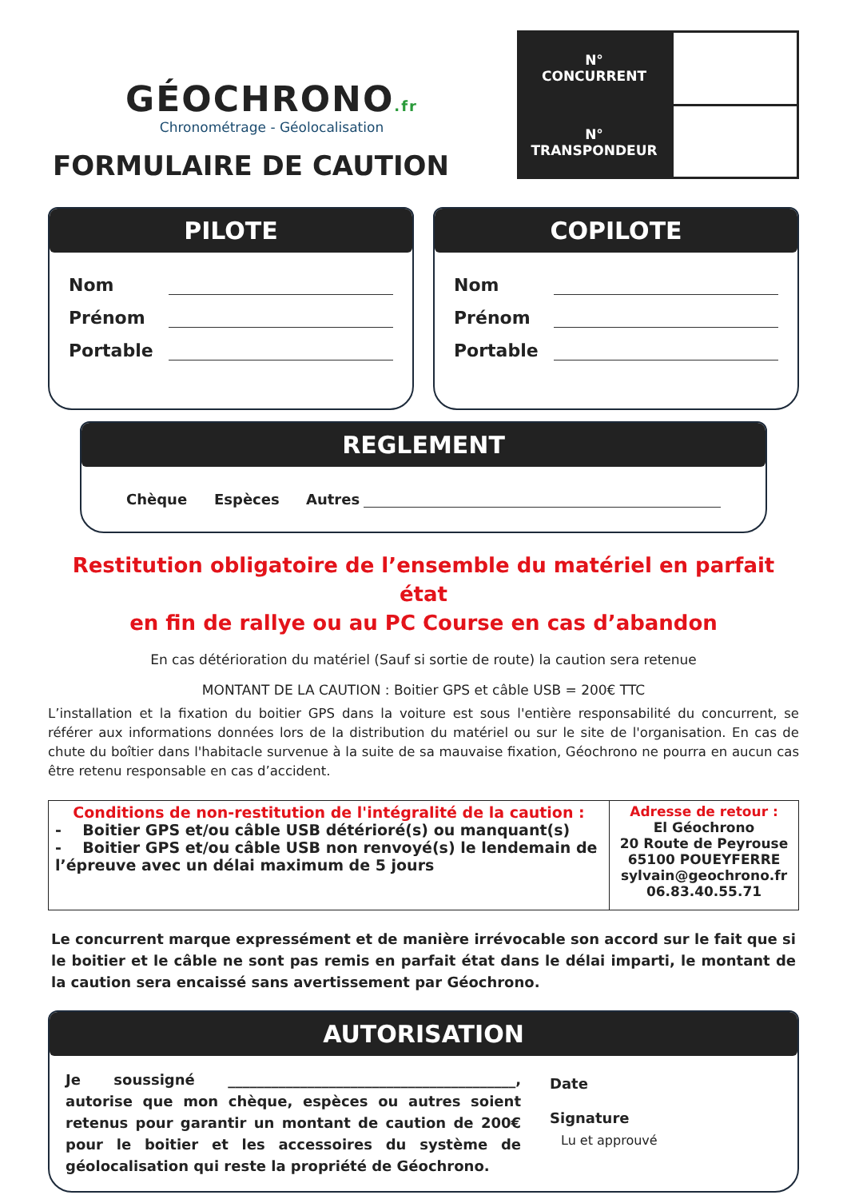GÉOCHRONO.fr
Chronométrage - Géolocalisation
FORMULAIRE DE CAUTION
N°
CONCURRENT
N°
TRANSPONDEUR
PILOTE
Nom
Prénom
Portable
COPILOTE
Nom
Prénom
Portable
REGLEMENT
Chèque Espèces Autres
Restitution obligatoire de l’ensemble du matériel en parfait état
en fin de rallye ou au PC Course en cas d’abandon
En cas détérioration du matériel (Sauf si sortie de route) la caution sera retenue
MONTANT DE LA CAUTION : Boitier GPS et câble USB = 200€ TTC
L’installation et la fixation du boitier GPS dans la voiture est sous l'entière responsabilité du concurrent, se référer aux informations données lors de la distribution du matériel ou sur le site de l'organisation. En cas de chute du boîtier dans l'habitacle survenue à la suite de sa mauvaise fixation, Géochrono ne pourra en aucun cas être retenu responsable en cas d’accident.
| Conditions de non-restitution de l'intégralité de la caution : - Boitier GPS et/ou câble USB détérioré(s) ou manquant(s) - Boitier GPS et/ou câble USB non renvoyé(s) le lendemain de l’épreuve avec un délai maximum de 5 jours | Adresse de retour : El Géochrono 20 Route de Peyrouse 65100 POUEYFERRE sylvain@geochrono.fr 06.83.40.55.71 |
Le concurrent marque expressément et de manière irrévocable son accord sur le fait que si le boitier et le câble ne sont pas remis en parfait état dans le délai imparti, le montant de la caution sera encaissé sans avertissement par Géochrono.
AUTORISATION
Je soussigné ________________________________________, autorise que mon chèque, espèces ou autres soient retenus pour garantir un montant de caution de 200€ pour le boitier et les accessoires du système de géolocalisation qui reste la propriété de Géochrono.
Date
Signature
Lu et approuvé